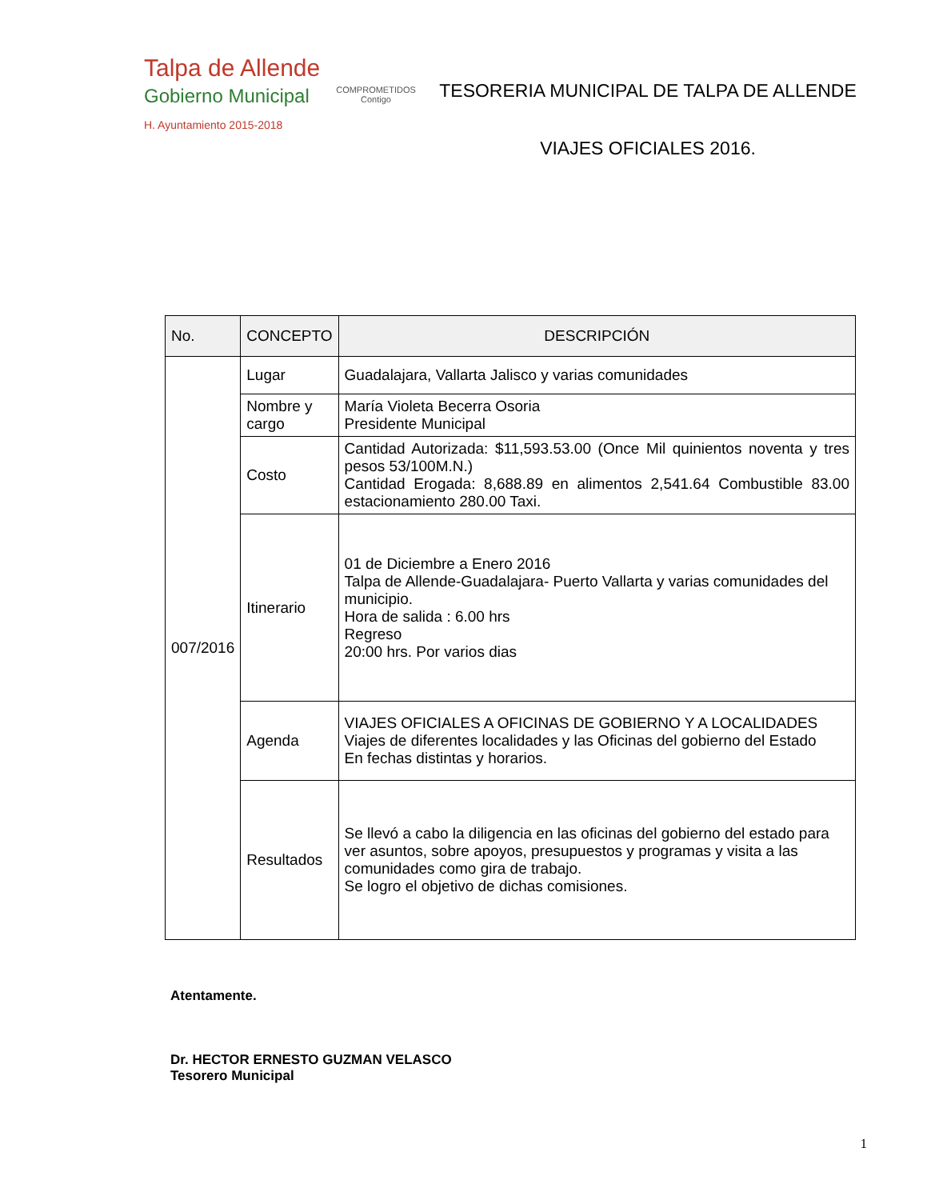Talpa de Allende
Gobierno Municipal
H. Ayuntamiento 2015-2018
COMPROMETIDOS
Contigo
TESORERIA MUNICIPAL DE TALPA DE ALLENDE
VIAJES OFICIALES 2016.
| No. | CONCEPTO | DESCRIPCIÓN |
| --- | --- | --- |
| 007/2016 | Lugar | Guadalajara, Vallarta Jalisco y varias comunidades |
| | Nombre y cargo | María Violeta Becerra Osoria Presidente Municipal |
| | Costo | Cantidad Autorizada: $11,593.53.00 (Once Mil quinientos noventa y tres pesos 53/100M.N.) Cantidad Erogada: 8,688.89 en alimentos 2,541.64 Combustible 83.00 estacionamiento 280.00 Taxi. |
| | Itinerario | 01 de Diciembre a Enero 2016 Talpa de Allende-Guadalajara- Puerto Vallarta y varias comunidades del municipio. Hora de salida : 6.00 hrs Regreso 20:00 hrs. Por varios dias |
| | Agenda | VIAJES OFICIALES A OFICINAS DE GOBIERNO Y A LOCALIDADES Viajes de diferentes localidades y las Oficinas del gobierno del Estado En fechas distintas y horarios. |
| | Resultados | Se llevó a cabo la diligencia en las oficinas del gobierno del estado para ver asuntos, sobre apoyos, presupuestos y programas y visita a las comunidades como gira de trabajo. Se logro el objetivo de dichas comisiones. |
Atentamente.
Dr. HECTOR ERNESTO GUZMAN VELASCO
Tesorero Municipal
1